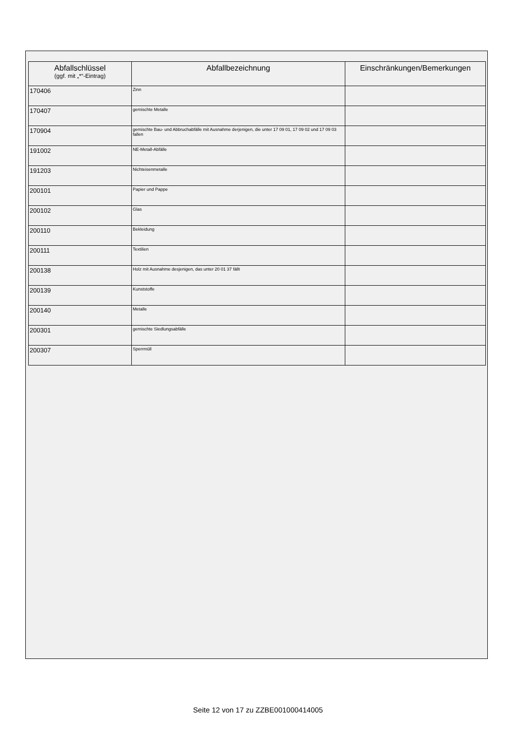| Abfallschlüssel (ggf. mit „*“-Eintrag) | Abfallbezeichnung | Einschränkungen/Bemerkungen |
| --- | --- | --- |
| 170406 | Zinn | |
| 170407 | gemischte Metalle | |
| 170904 | gemischte Bau- und Abbruchabfälle mit Ausnahme derjenigen, die unter 17 09 01, 17 09 02 und 17 09 03 fallen | |
| 191002 | NE-Metall-Abfälle | |
| 191203 | Nichteisenmetalle | |
| 200101 | Papier und Pappe | |
| 200102 | Glas | |
| 200110 | Bekleidung | |
| 200111 | Textilien | |
| 200138 | Holz mit Ausnahme desjenigen, das unter 20 01 37 fällt | |
| 200139 | Kunststoffe | |
| 200140 | Metalle | |
| 200301 | gemischte Siedlungsabfälle | |
| 200307 | Sperrmüll | |
Seite 12 von 17 zu ZZBE001000414005